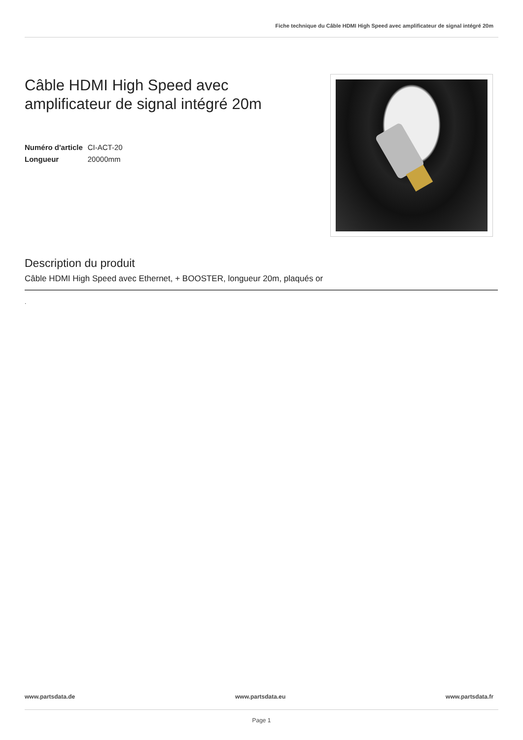Fiche technique du Câble HDMI High Speed avec amplificateur de signal intégré 20m
Câble HDMI High Speed avec
amplificateur de signal intégré 20m
| Numéro d'article | CI-ACT-20 |
| Longueur | 20000mm |
Description du produit
Câble HDMI High Speed avec Ethernet, + BOOSTER, longueur 20m, plaqués or
.
www.partsdata.de www.partsdata.eu www.partsdata.fr
Page 1